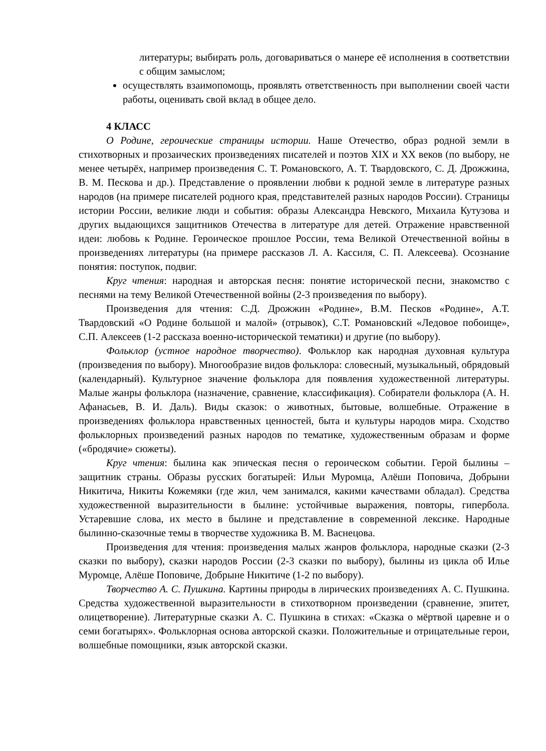литературы; выбирать роль, договариваться о манере её исполнения в соответствии с общим замыслом;
осуществлять взаимопомощь, проявлять ответственность при выполнении своей части работы, оценивать свой вклад в общее дело.
4 КЛАСС
О Родине, героические страницы истории. Наше Отечество, образ родной земли в стихотворных и прозаических произведениях писателей и поэтов XIX и XX веков (по выбору, не менее четырёх, например произведения С. Т. Романовского, А. Т. Твардовского, С. Д. Дрожжина, В. М. Пескова и др.). Представление о проявлении любви к родной земле в литературе разных народов (на примере писателей родного края, представителей разных народов России). Страницы истории России, великие люди и события: образы Александра Невского, Михаила Кутузова и других выдающихся защитников Отечества в литературе для детей. Отражение нравственной идеи: любовь к Родине. Героическое прошлое России, тема Великой Отечественной войны в произведениях литературы (на примере рассказов Л. А. Кассиля, С. П. Алексеева). Осознание понятия: поступок, подвиг.
Круг чтения: народная и авторская песня: понятие исторической песни, знакомство с песнями на тему Великой Отечественной войны (2-3 произведения по выбору).
Произведения для чтения: С.Д. Дрожжин «Родине», В.М. Песков «Родине», А.Т. Твардовский «О Родине большой и малой» (отрывок), С.Т. Романовский «Ледовое побоище», С.П. Алексеев (1-2 рассказа военно-исторической тематики) и другие (по выбору).
Фольклор (устное народное творчество). Фольклор как народная духовная культура (произведения по выбору). Многообразие видов фольклора: словесный, музыкальный, обрядовый (календарный). Культурное значение фольклора для появления художественной литературы. Малые жанры фольклора (назначение, сравнение, классификация). Собиратели фольклора (А. Н. Афанасьев, В. И. Даль). Виды сказок: о животных, бытовые, волшебные. Отражение в произведениях фольклора нравственных ценностей, быта и культуры народов мира. Сходство фольклорных произведений разных народов по тематике, художественным образам и форме («бродячие» сюжеты).
Круг чтения: былина как эпическая песня о героическом событии. Герой былины – защитник страны. Образы русских богатырей: Ильи Муромца, Алёши Поповича, Добрыни Никитича, Никиты Кожемяки (где жил, чем занимался, какими качествами обладал). Средства художественной выразительности в былине: устойчивые выражения, повторы, гипербола. Устаревшие слова, их место в былине и представление в современной лексике. Народные былинно-сказочные темы в творчестве художника В. М. Васнецова.
Произведения для чтения: произведения малых жанров фольклора, народные сказки (2-3 сказки по выбору), сказки народов России (2-3 сказки по выбору), былины из цикла об Илье Муромце, Алёше Поповиче, Добрыне Никитиче (1-2 по выбору).
Творчество А. С. Пушкина. Картины природы в лирических произведениях А. С. Пушкина. Средства художественной выразительности в стихотворном произведении (сравнение, эпитет, олицетворение). Литературные сказки А. С. Пушкина в стихах: «Сказка о мёртвой царевне и о семи богатырях». Фольклорная основа авторской сказки. Положительные и отрицательные герои, волшебные помощники, язык авторской сказки.